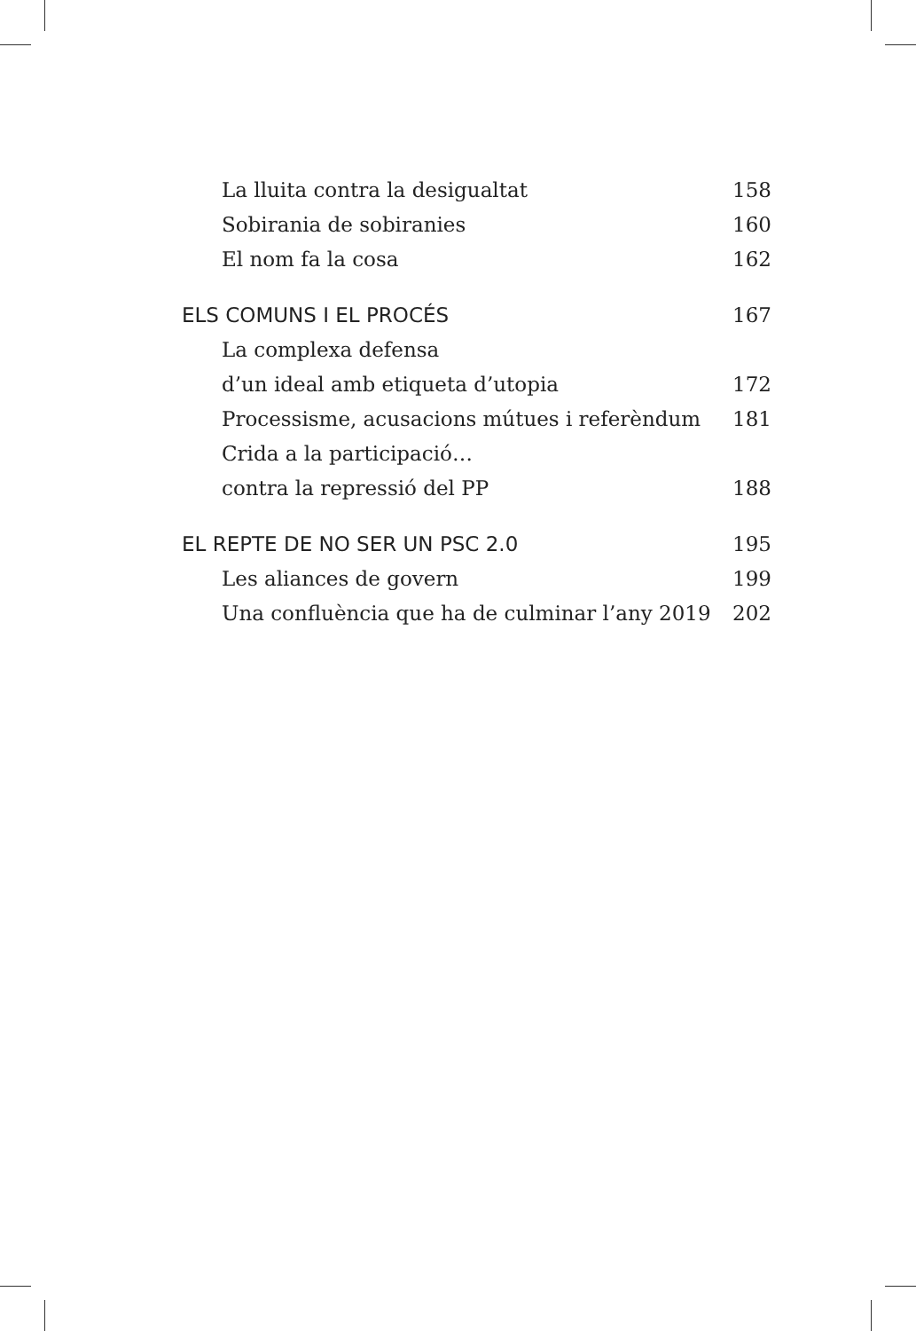La lluita contra la desigualtat 158
Sobirania de sobiranies 160
El nom fa la cosa 162
ELS COMUNS I EL PROCÉS 167
La complexa defensa
d’un ideal amb etiqueta d’utopia 172
Processisme, acusacions mútues i referèndum 181
Crida a la participació…
contra la repressió del PP 188
EL REPTE DE NO SER UN PSC 2.0 195
Les aliances de govern 199
Una confluència que ha de culminar l’any 2019 202